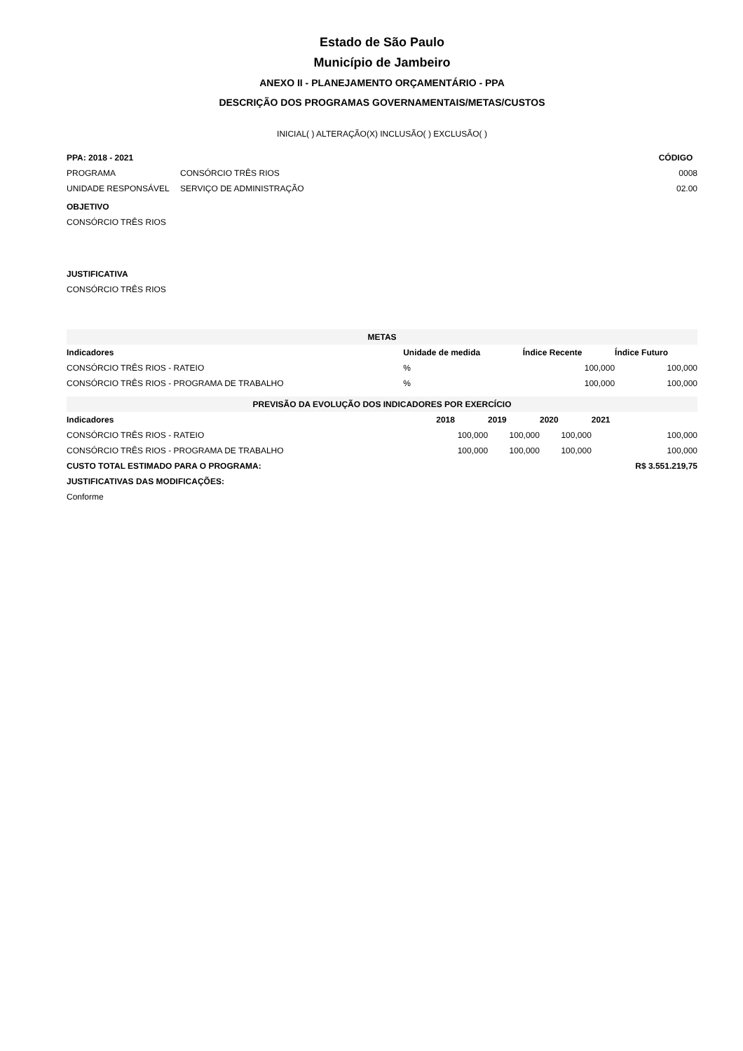Estado de São Paulo
Município de Jambeiro
ANEXO II - PLANEJAMENTO ORÇAMENTÁRIO - PPA
DESCRIÇÃO DOS PROGRAMAS GOVERNAMENTAIS/METAS/CUSTOS
INICIAL( ) ALTERAÇÃO(X) INCLUSÃO( ) EXCLUSÃO( )
| PPA: 2018 - 2021 | | CÓDIGO |
| --- | --- | --- |
| PROGRAMA | CONSÓRCIO TRÊS RIOS | 0008 |
| UNIDADE RESPONSÁVEL | SERVIÇO DE ADMINISTRAÇÃO | 02.00 |
OBJETIVO
CONSÓRCIO TRÊS RIOS
JUSTIFICATIVA
CONSÓRCIO TRÊS RIOS
| METAS | | | |
| --- | --- | --- | --- |
| Indicadores | Unidade de medida | Índice Recente | Índice Futuro |
| CONSÓRCIO TRÊS RIOS - RATEIO | % | 100,000 | 100,000 |
| CONSÓRCIO TRÊS RIOS - PROGRAMA DE TRABALHO | % | 100,000 | 100,000 |
| PREVISÃO DA EVOLUÇÃO DOS INDICADORES POR EXERCÍCIO | | | | |
| --- | --- | --- | --- | --- |
| Indicadores | 2018 | 2019 | 2020 | 2021 |
| CONSÓRCIO TRÊS RIOS - RATEIO | 100,000 | 100,000 | 100,000 | 100,000 |
| CONSÓRCIO TRÊS RIOS - PROGRAMA DE TRABALHO | 100,000 | 100,000 | 100,000 | 100,000 |
| CUSTO TOTAL ESTIMADO PARA O PROGRAMA: | | | | R$ 3.551.219,75 |
| JUSTIFICATIVAS DAS MODIFICAÇÕES: | | | | |
| Conforme | | | | |